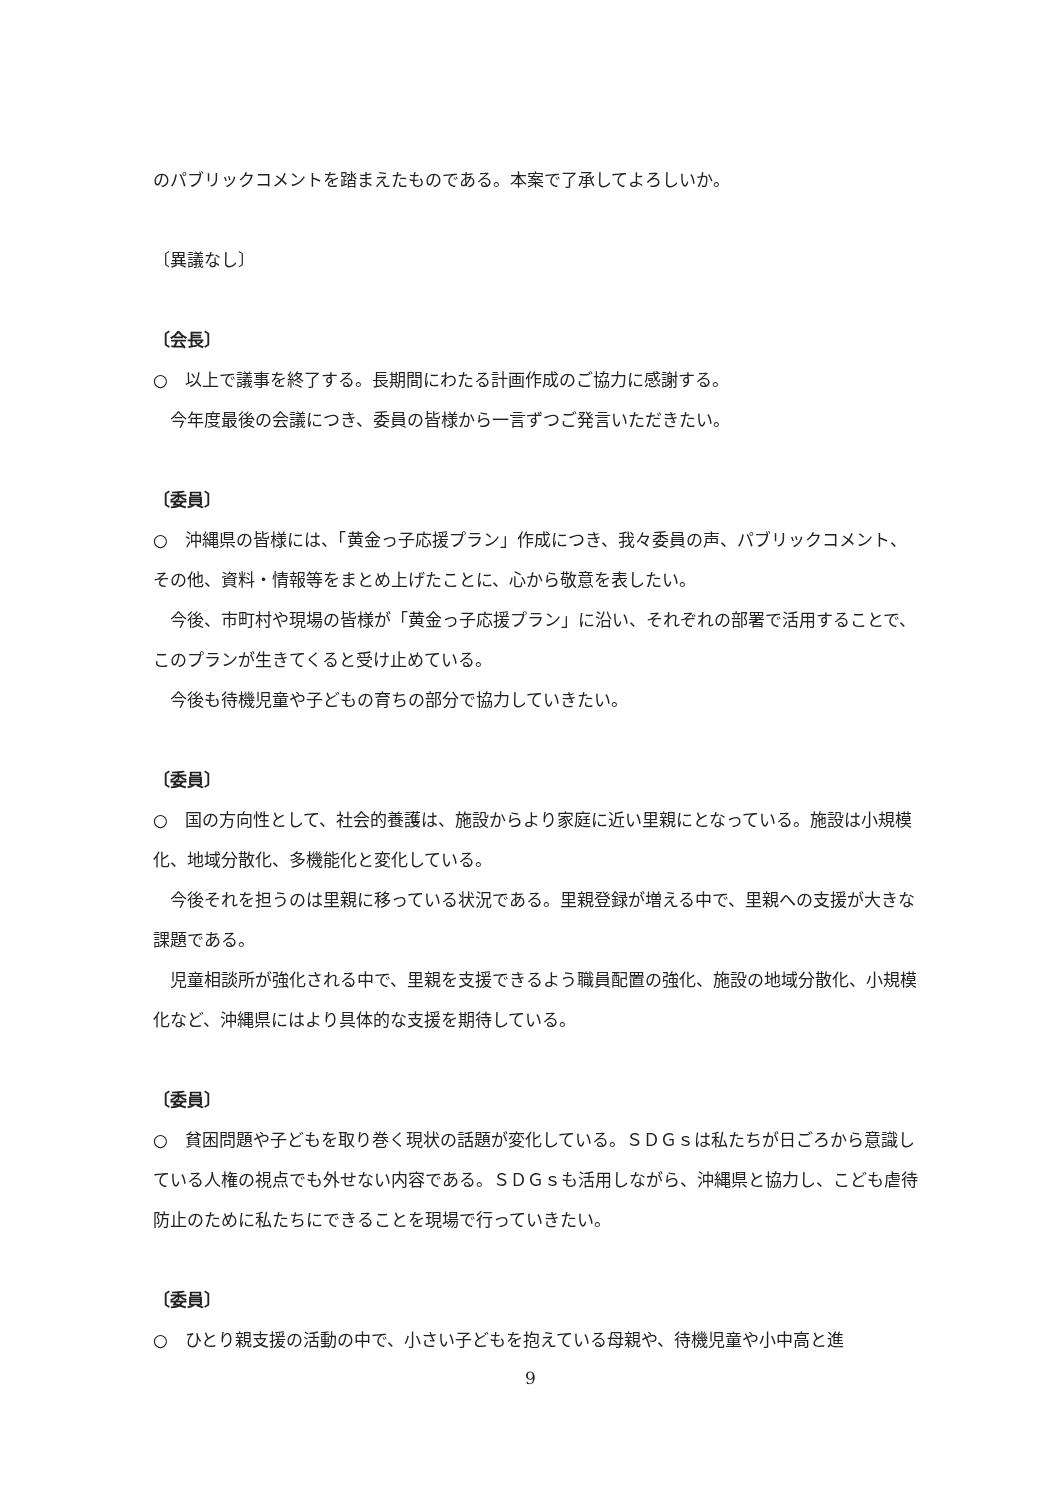のパブリックコメントを踏まえたものである。本案で了承してよろしいか。
〔異議なし〕
〔会長〕
○　以上で議事を終了する。長期間にわたる計画作成のご協力に感謝する。
　今年度最後の会議につき、委員の皆様から一言ずつご発言いただきたい。
〔委員〕
○　沖縄県の皆様には、「黄金っ子応援プラン」作成につき、我々委員の声、パブリックコメント、その他、資料・情報等をまとめ上げたことに、心から敬意を表したい。
　今後、市町村や現場の皆様が「黄金っ子応援プラン」に沿い、それぞれの部署で活用することで、このプランが生きてくると受け止めている。
　今後も待機児童や子どもの育ちの部分で協力していきたい。
〔委員〕
○　国の方向性として、社会的養護は、施設からより家庭に近い里親にとなっている。施設は小規模化、地域分散化、多機能化と変化している。
　今後それを担うのは里親に移っている状況である。里親登録が増える中で、里親への支援が大きな課題である。
　児童相談所が強化される中で、里親を支援できるよう職員配置の強化、施設の地域分散化、小規模化など、沖縄県にはより具体的な支援を期待している。
〔委員〕
○　貧困問題や子どもを取り巻く現状の話題が変化している。ＳＤＧｓは私たちが日ごろから意識している人権の視点でも外せない内容である。ＳＤＧｓも活用しながら、沖縄県と協力し、こども虐待防止のために私たちにできることを現場で行っていきたい。
〔委員〕
○　ひとり親支援の活動の中で、小さい子どもを抱えている母親や、待機児童や小中高と進
9